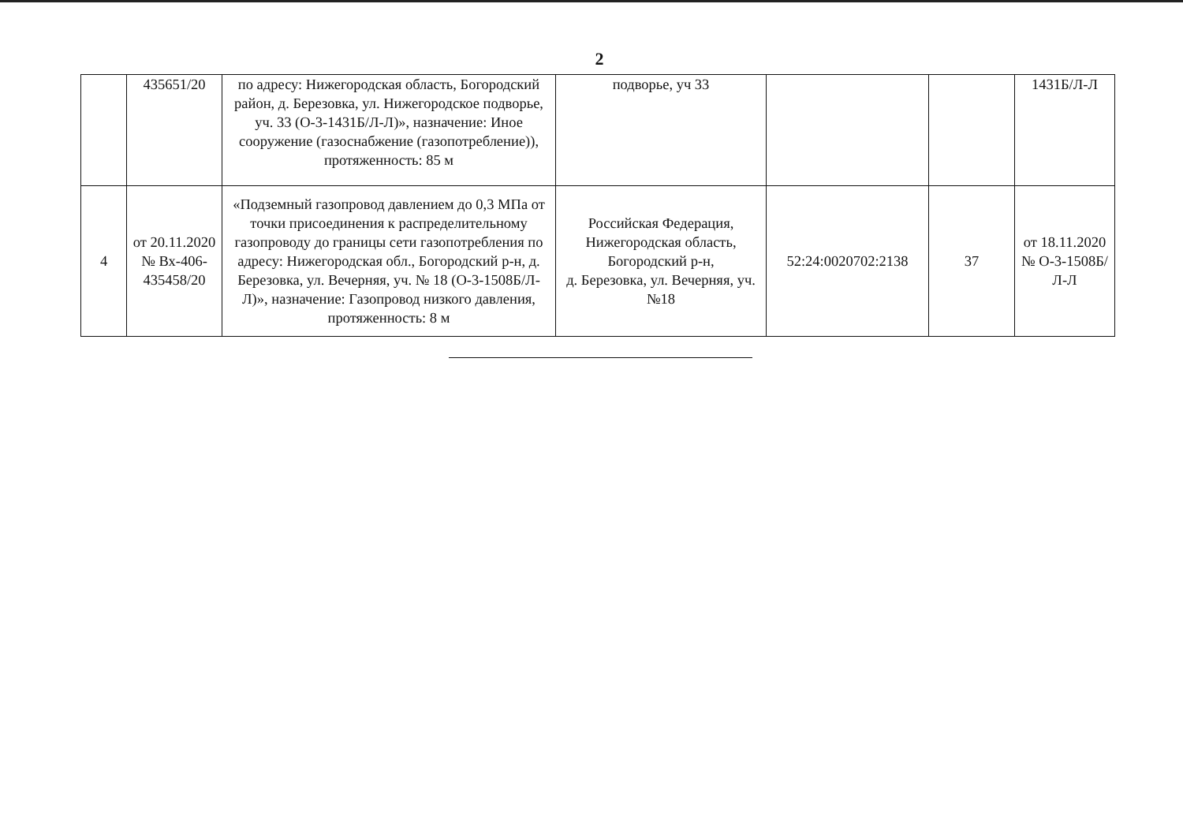2
| | 435651/20 | по адресу: Нижегородская область, Богородский район, д. Березовка, ул. Нижегородское подворье, уч. 33 (О-3-1431Б/Л-Л)», назначение: Иное сооружение (газоснабжение (газопотребление)), протяженность: 85 м | подворье, уч 33 | | | 1431Б/Л-Л |
| 4 | от 20.11.2020 № Вх-406-435458/20 | «Подземный газопровод давлением до 0,3 МПа от точки присоединения к распределительному газопроводу до границы сети газопотребления по адресу: Нижегородская обл., Богородский р-н, д. Березовка, ул. Вечерняя, уч. № 18 (О-3-1508Б/Л-Л)», назначение: Газопровод низкого давления, протяженность: 8 м | Российская Федерация, Нижегородская область, Богородский р-н, д. Березовка, ул. Вечерняя, уч. №18 | 52:24:0020702:2138 | 37 | от 18.11.2020 № О-3-1508Б/Л-Л |